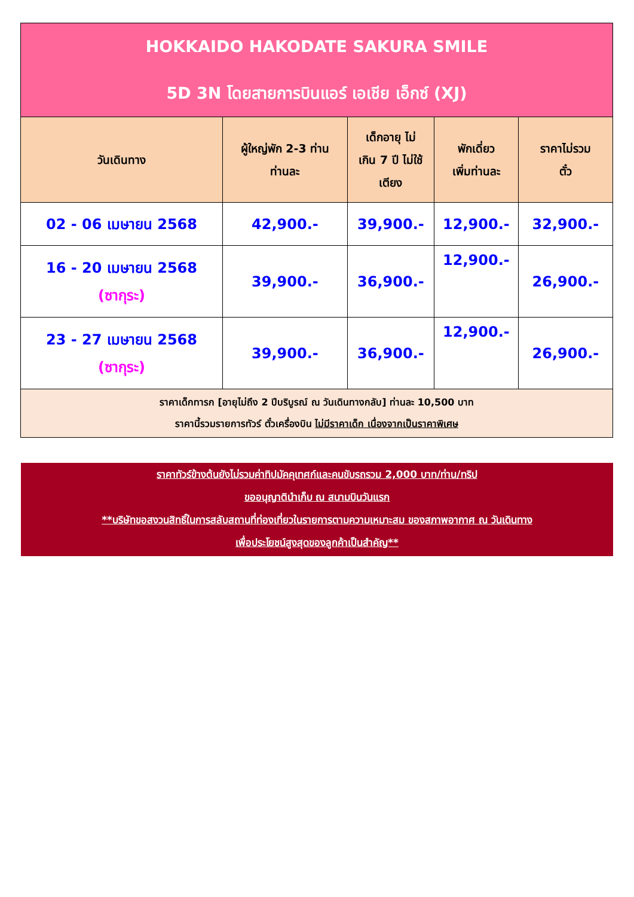| HOKKAIDO HAKODATE SAKURA SMILE 5D 3N โดยสายการบินแอร์ เอเชีย เอ็กซ์ (XJ) | | | | |
| วันเดินทาง | ผู้ใหญ่พัก 2-3 ท่าน ท่านละ | เด็กอายุ ไม่ เกิน 7 ปี ไม่ใช้ เตียง | พักเดี่ยว เพิ่มท่านละ | ราคาไม่รวม ตั๋ว |
| 02 - 06 เมษายน 2568 | 42,900.- | 39,900.- | 12,900.- | 32,900.- |
| 16 - 20 เมษายน 2568 (ซากุระ) | 39,900.- | 36,900.- | 12,900.- | 26,900.- |
| 23 - 27 เมษายน 2568 (ซากุระ) | 39,900.- | 36,900.- | 12,900.- | 26,900.- |
| ราคาเด็กทารก [อายุไม่ถึง 2 ปีบริบูรณ์ ณ วันเดินทางกลับ] ท่านละ 10,500 บาท ราคานี้รวมรายการทัวร์ ตั๋วเครื่องบิน ไม่มีราคาเด็ก เนื่องจากเป็นราคาพิเศษ | | | | |
ราคาทัวร์ข้างต้นยังไม่รวมค่าทิปมัคคุเทศก์และคนขับรถรวม 2,000 บาท/ท่าน/ทริป
ขออนุญาตินำเก็บ ณ สนามบินวันแรก
**บริษัทขอสงวนสิทธิ์ในการสลับสถานที่ท่องเที่ยวในรายการตามความเหมาะสม ของสภาพอากาศ ณ วันเดินทาง
เพื่อประโยชน์สูงสุดของลูกค้าเป็นสำคัญ**